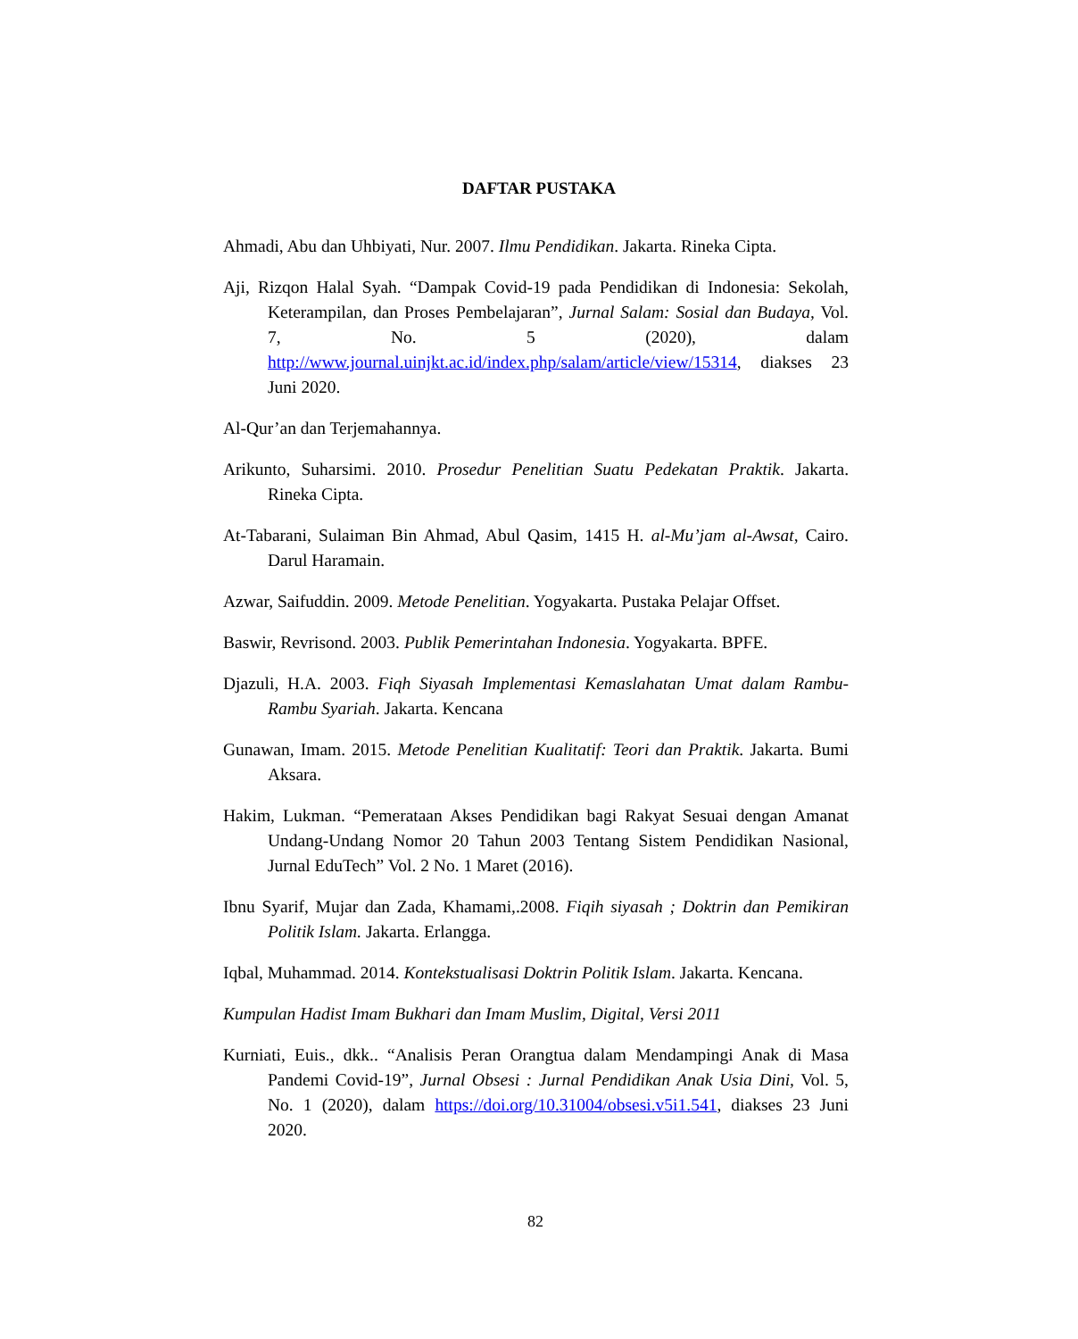DAFTAR PUSTAKA
Ahmadi, Abu dan Uhbiyati, Nur. 2007. Ilmu Pendidikan. Jakarta. Rineka Cipta.
Aji, Rizqon Halal Syah. “Dampak Covid-19 pada Pendidikan di Indonesia: Sekolah, Keterampilan, dan Proses Pembelajaran”, Jurnal Salam: Sosial dan Budaya, Vol. 7, No. 5 (2020), dalam http://www.journal.uinjkt.ac.id/index.php/salam/article/view/15314, diakses 23 Juni 2020.
Al-Qur’an dan Terjemahannya.
Arikunto, Suharsimi. 2010. Prosedur Penelitian Suatu Pedekatan Praktik. Jakarta. Rineka Cipta.
At-Tabarani, Sulaiman Bin Ahmad, Abul Qasim, 1415 H. al-Mu’jam al-Awsat, Cairo. Darul Haramain.
Azwar, Saifuddin. 2009. Metode Penelitian. Yogyakarta. Pustaka Pelajar Offset.
Baswir, Revrisond. 2003. Publik Pemerintahan Indonesia. Yogyakarta. BPFE.
Djazuli, H.A. 2003. Fiqh Siyasah Implementasi Kemaslahatan Umat dalam Rambu-Rambu Syariah. Jakarta. Kencana
Gunawan, Imam. 2015. Metode Penelitian Kualitatif: Teori dan Praktik. Jakarta. Bumi Aksara.
Hakim, Lukman. “Pemerataan Akses Pendidikan bagi Rakyat Sesuai dengan Amanat Undang-Undang Nomor 20 Tahun 2003 Tentang Sistem Pendidikan Nasional, Jurnal EduTech” Vol. 2 No. 1 Maret (2016).
Ibnu Syarif, Mujar dan Zada, Khamami,.2008. Fiqih siyasah ; Doktrin dan Pemikiran Politik Islam. Jakarta. Erlangga.
Iqbal, Muhammad. 2014. Kontekstualisasi Doktrin Politik Islam. Jakarta. Kencana.
Kumpulan Hadist Imam Bukhari dan Imam Muslim, Digital, Versi 2011
Kurniati, Euis., dkk.. “Analisis Peran Orangtua dalam Mendampingi Anak di Masa Pandemi Covid-19”, Jurnal Obsesi : Jurnal Pendidikan Anak Usia Dini, Vol. 5, No. 1 (2020), dalam https://doi.org/10.31004/obsesi.v5i1.541, diakses 23 Juni 2020.
82